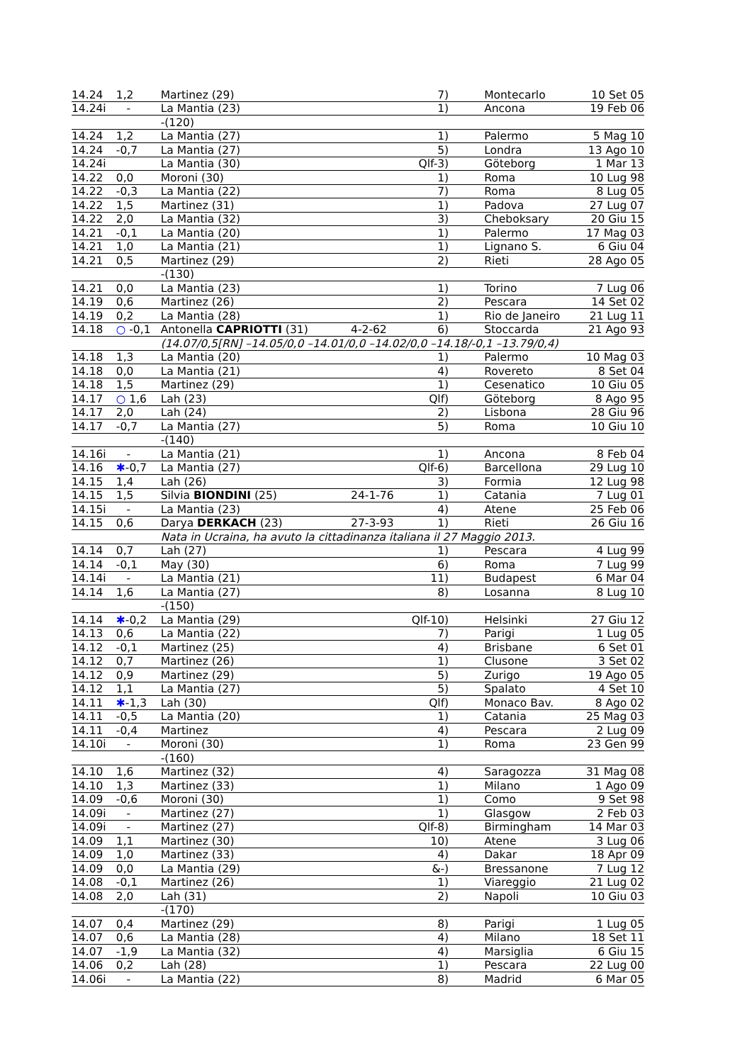| 14.24 | 1,2 | | Martinez (29) | | 7) | Montecarlo | 10 Set 05 |
| 14.24i | - | | La Mantia (23) | | 1) | Ancona | 19 Feb 06 |
| | | -(120) | | | | | |
| 14.24 | 1,2 | | La Mantia (27) | | 1) | Palermo | 5 Mag 10 |
| 14.24 | -0,7 | | La Mantia (27) | | 5) | Londra | 13 Ago 10 |
| 14.24i | | | La Mantia (30) | | Qlf-3) | Göteborg | 1 Mar 13 |
| 14.22 | 0,0 | | Moroni (30) | | 1) | Roma | 10 Lug 98 |
| 14.22 | -0,3 | | La Mantia (22) | | 7) | Roma | 8 Lug 05 |
| 14.22 | 1,5 | | Martinez (31) | | 1) | Padova | 27 Lug 07 |
| 14.22 | 2,0 | | La Mantia (32) | | 3) | Cheboksary | 20 Giu 15 |
| 14.21 | -0,1 | | La Mantia (20) | | 1) | Palermo | 17 Mag 03 |
| 14.21 | 1,0 | | La Mantia (21) | | 1) | Lignano S. | 6 Giu 04 |
| 14.21 | 0,5 | | Martinez (29) | | 2) | Rieti | 28 Ago 05 |
| | | -(130) | | | | | |
| 14.21 | 0,0 | | La Mantia (23) | | 1) | Torino | 7 Lug 06 |
| 14.19 | 0,6 | | Martinez (26) | | 2) | Pescara | 14 Set 02 |
| 14.19 | 0,2 | | La Mantia (28) | | 1) | Rio de Janeiro | 21 Lug 11 |
| 14.18 | ○ -0,1 | Antonella CAPRIOTTI (31) | | 4-2-62 | 6) | Stoccarda | 21 Ago 93 |
| | | | (14.07/0,5[RN] –14.05/0,0 –14.01/0,0 –14.02/0,0 –14.18/-0,1 –13.79/0,4) | | | | |
| 14.18 | 1,3 | | La Mantia (20) | | 1) | Palermo | 10 Mag 03 |
| 14.18 | 0,0 | | La Mantia (21) | | 4) | Rovereto | 8 Set 04 |
| 14.18 | 1,5 | | Martinez (29) | | 1) | Cesenatico | 10 Giu 05 |
| 14.17 | ○ 1,6 | | Lah (23) | | Qlf) | Göteborg | 8 Ago 95 |
| 14.17 | 2,0 | | Lah (24) | | 2) | Lisbona | 28 Giu 96 |
| 14.17 | -0,7 | | La Mantia (27) | | 5) | Roma | 10 Giu 10 |
| | | -(140) | | | | | |
| 14.16i | - | | La Mantia (21) | | 1) | Ancona | 8 Feb 04 |
| 14.16 | ✱ -0,7 | | La Mantia (27) | | Qlf-6) | Barcellona | 29 Lug 10 |
| 14.15 | 1,4 | | Lah (26) | | 3) | Formia | 12 Lug 98 |
| 14.15 | 1,5 | Silvia BIONDINI (25) | | 24-1-76 | 1) | Catania | 7 Lug 01 |
| 14.15i | - | | La Mantia (23) | | 4) | Atene | 25 Feb 06 |
| 14.15 | 0,6 | Darya DERKACH (23) | | 27-3-93 | 1) | Rieti | 26 Giu 16 |
| | | | Nata in Ucraina, ha avuto la cittadinanza italiana il 27 Maggio 2013. | | | | |
| 14.14 | 0,7 | | Lah (27) | | 1) | Pescara | 4 Lug 99 |
| 14.14 | -0,1 | | May (30) | | 6) | Roma | 7 Lug 99 |
| 14.14i | - | | La Mantia (21) | | 11) | Budapest | 6 Mar 04 |
| 14.14 | 1,6 | | La Mantia (27) | | 8) | Losanna | 8 Lug 10 |
| | | -(150) | | | | | |
| 14.14 | ✱ -0,2 | | La Mantia (29) | | Qlf-10) | Helsinki | 27 Giu 12 |
| 14.13 | 0,6 | | La Mantia (22) | | 7) | Parigi | 1 Lug 05 |
| 14.12 | -0,1 | | Martinez (25) | | 4) | Brisbane | 6 Set 01 |
| 14.12 | 0,7 | | Martinez (26) | | 1) | Clusone | 3 Set 02 |
| 14.12 | 0,9 | | Martinez (29) | | 5) | Zurigo | 19 Ago 05 |
| 14.12 | 1,1 | | La Mantia (27) | | 5) | Spalato | 4 Set 10 |
| 14.11 | ✱ -1,3 | | Lah (30) | | Qlf) | Monaco Bav. | 8 Ago 02 |
| 14.11 | -0,5 | | La Mantia (20) | | 1) | Catania | 25 Mag 03 |
| 14.11 | -0,4 | | Martinez | | 4) | Pescara | 2 Lug 09 |
| 14.10i | - | | Moroni (30) | | 1) | Roma | 23 Gen 99 |
| | | -(160) | | | | | |
| 14.10 | 1,6 | | Martinez (32) | | 4) | Saragozza | 31 Mag 08 |
| 14.10 | 1,3 | | Martinez (33) | | 1) | Milano | 1 Ago 09 |
| 14.09 | -0,6 | | Moroni (30) | | 1) | Como | 9 Set 98 |
| 14.09i | - | | Martinez (27) | | 1) | Glasgow | 2 Feb 03 |
| 14.09i | - | | Martinez (27) | | Qlf-8) | Birmingham | 14 Mar 03 |
| 14.09 | 1,1 | | Martinez (30) | | 10) | Atene | 3 Lug 06 |
| 14.09 | 1,0 | | Martinez (33) | | 4) | Dakar | 18 Apr 09 |
| 14.09 | 0,0 | | La Mantia (29) | | &-) | Bressanone | 7 Lug 12 |
| 14.08 | -0,1 | | Martinez (26) | | 1) | Viareggio | 21 Lug 02 |
| 14.08 | 2,0 | | Lah (31) | | 2) | Napoli | 10 Giu 03 |
| | | -(170) | | | | | |
| 14.07 | 0,4 | | Martinez (29) | | 8) | Parigi | 1 Lug 05 |
| 14.07 | 0,6 | | La Mantia (28) | | 4) | Milano | 18 Set 11 |
| 14.07 | -1,9 | | La Mantia (32) | | 4) | Marsiglia | 6 Giu 15 |
| 14.06 | 0,2 | | Lah (28) | | 1) | Pescara | 22 Lug 00 |
| 14.06i | - | | La Mantia (22) | | 8) | Madrid | 6 Mar 05 |